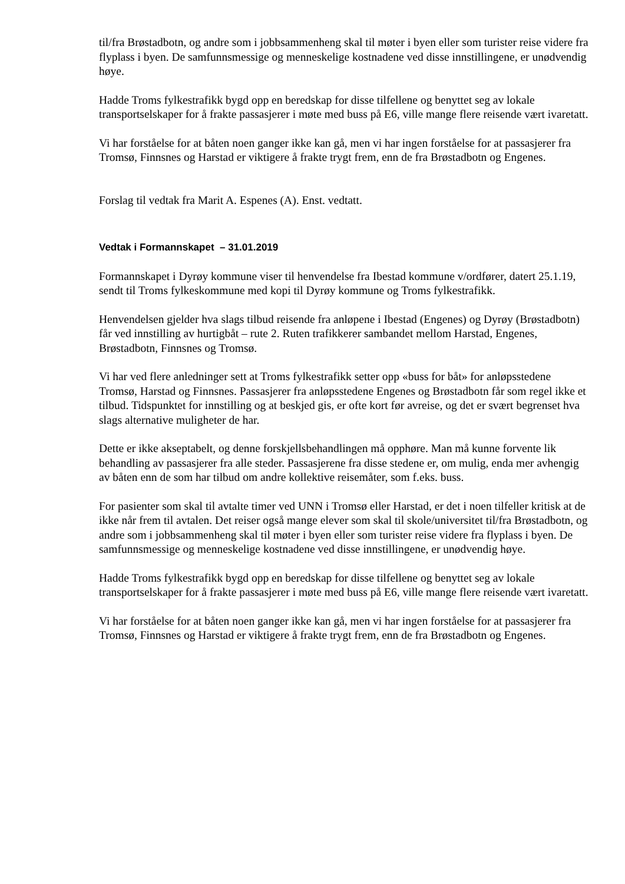til/fra Brøstadbotn, og andre som i jobbsammenheng skal til møter i byen eller som turister reise videre fra flyplass i byen. De samfunnsmessige og menneskelige kostnadene ved disse innstillingene, er unødvendig høye.
Hadde Troms fylkestrafikk bygd opp en beredskap for disse tilfellene og benyttet seg av lokale transportselskaper for å frakte passasjerer i møte med buss på E6, ville mange flere reisende vært ivaretatt.
Vi har forståelse for at båten noen ganger ikke kan gå, men vi har ingen forståelse for at passasjerer fra Tromsø, Finnsnes og Harstad er viktigere å frakte trygt frem, enn de fra Brøstadbotn og Engenes.
Forslag til vedtak fra Marit A. Espenes (A). Enst. vedtatt.
Vedtak i Formannskapet – 31.01.2019
Formannskapet i Dyrøy kommune viser til henvendelse fra Ibestad kommune v/ordfører, datert 25.1.19, sendt til Troms fylkeskommune med kopi til Dyrøy kommune og Troms fylkestrafikk.
Henvendelsen gjelder hva slags tilbud reisende fra anløpene i Ibestad (Engenes) og Dyrøy (Brøstadbotn) får ved innstilling av hurtigbåt – rute 2. Ruten trafikkerer sambandet mellom Harstad, Engenes, Brøstadbotn, Finnsnes og Tromsø.
Vi har ved flere anledninger sett at Troms fylkestrafikk setter opp «buss for båt» for anløpsstedene Tromsø, Harstad og Finnsnes. Passasjerer fra anløpsstedene Engenes og Brøstadbotn får som regel ikke et tilbud. Tidspunktet for innstilling og at beskjed gis, er ofte kort før avreise, og det er svært begrenset hva slags alternative muligheter de har.
Dette er ikke akseptabelt, og denne forskjellsbehandlingen må opphøre. Man må kunne forvente lik behandling av passasjerer fra alle steder. Passasjerene fra disse stedene er, om mulig, enda mer avhengig av båten enn de som har tilbud om andre kollektive reisemåter, som f.eks. buss.
For pasienter som skal til avtalte timer ved UNN i Tromsø eller Harstad, er det i noen tilfeller kritisk at de ikke når frem til avtalen. Det reiser også mange elever som skal til skole/universitet til/fra Brøstadbotn, og andre som i jobbsammenheng skal til møter i byen eller som turister reise videre fra flyplass i byen. De samfunnsmessige og menneskelige kostnadene ved disse innstillingene, er unødvendig høye.
Hadde Troms fylkestrafikk bygd opp en beredskap for disse tilfellene og benyttet seg av lokale transportselskaper for å frakte passasjerer i møte med buss på E6, ville mange flere reisende vært ivaretatt.
Vi har forståelse for at båten noen ganger ikke kan gå, men vi har ingen forståelse for at passasjerer fra Tromsø, Finnsnes og Harstad er viktigere å frakte trygt frem, enn de fra Brøstadbotn og Engenes.